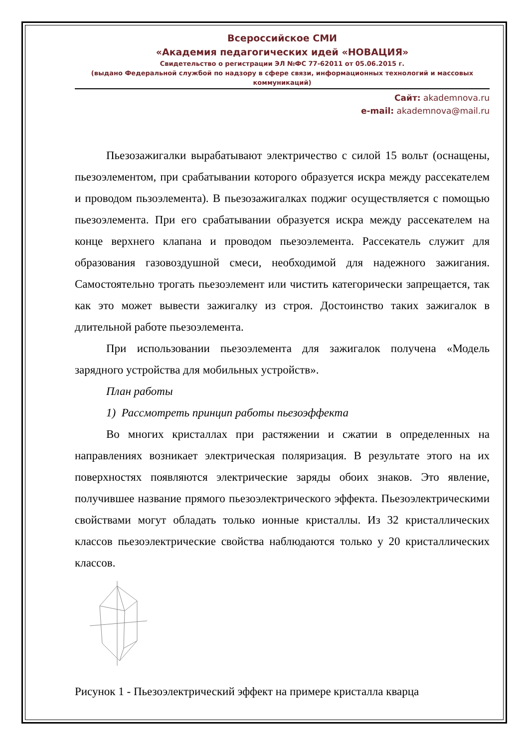Всероссийское СМИ
«Академия педагогических идей «НОВАЦИЯ»
Свидетельство о регистрации ЭЛ №ФС 77-62011 от 05.06.2015 г.
(выдано Федеральной службой по надзору в сфере связи, информационных технологий и массовых коммуникаций)
Сайт: akademnova.ru
e-mail: akademnova@mail.ru
Пьезозажигалки вырабатывают электричество с силой 15 вольт (оснащены, пьезоэлементом, при срабатывании которого образуется искра между рассекателем и проводом пьзоэлемента). В пьезозажигалках поджиг осуществляется с помощью пьезоэлемента. При его срабатывании образуется искра между рассекателем на конце верхнего клапана и проводом пьезоэлемента. Рассекатель служит для образования газовоздушной смеси, необходимой для надежного зажигания. Самостоятельно трогать пьезоэлемент или чистить категорически запрещается, так как это может вывести зажигалку из строя. Достоинство таких зажигалок в длительной работе пьезоэлемента.
При использовании пьезоэлемента для зажигалок получена «Модель зарядного устройства для мобильных устройств».
План работы
1) Рассмотреть принцип работы пьезоэффекта
Во многих кристаллах при растяжении и сжатии в определенных на направлениях возникает электрическая поляризация. В результате этого на их поверхностях появляются электрические заряды обоих знаков. Это явление, получившее название прямого пьезоэлектрического эффекта. Пьезоэлектрическими свойствами могут обладать только ионные кристаллы. Из 32 кристаллических классов пьезоэлектрические свойства наблюдаются только у 20 кристаллических классов.
Рисунок 1 - Пьезоэлектрический эффект на примере кристалла кварца